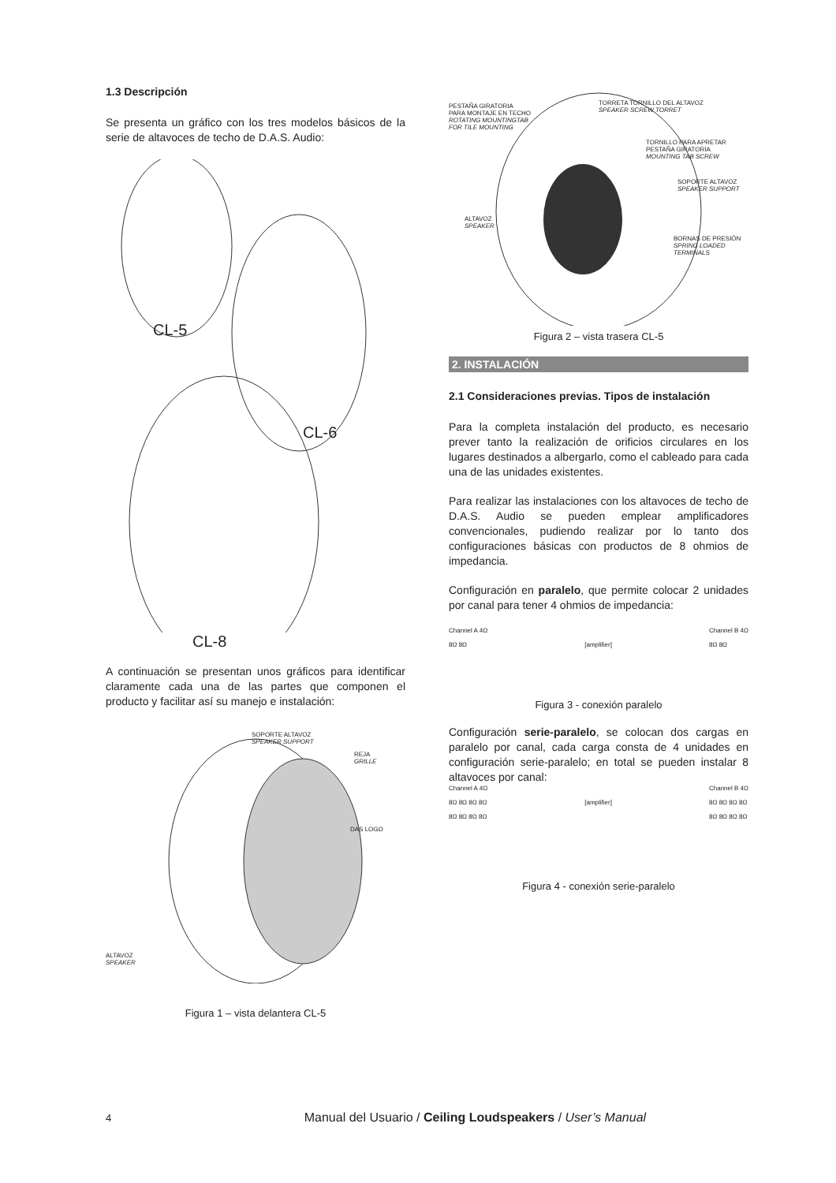1.3 Descripción
Se presenta un gráfico con los tres modelos básicos de la serie de altavoces de techo de D.A.S. Audio:
CL-5
CL-6
CL-8
A continuación se presentan unos gráficos para identificar claramente cada una de las partes que componen el producto y facilitar así su manejo e instalación:
SOPORTE ALTAVOZ
SPEAKER SUPPORT
REJA
GRILLE
DAS LOGO
ALTAVOZ
SPEAKER
Figura 1 – vista delantera CL-5
PESTAÑA GIRATORIA
PARA MONTAJE EN TECHO
ROTATING MOUNTINGTAB
FOR TILE MOUNTING
TORRETA TORNILLO DEL ALTAVOZ
SPEAKER SCREW TORRET
TORNILLO PARA APRETAR
PESTAÑA GIRATORIA
MOUNTING TAB SCREW
SOPORTE ALTAVOZ
SPEAKER SUPPORT
ALTAVOZ
SPEAKER
BORNAS DE PRESIÓN
SPRING LOADED
TERMINALS
Figura 2 – vista trasera CL-5
2. INSTALACIÓN
2.1 Consideraciones previas. Tipos de instalación
Para la completa instalación del producto, es necesario prever tanto la realización de orificios circulares en los lugares destinados a albergarlo, como el cableado para cada una de las unidades existentes.
Para realizar las instalaciones con los altavoces de techo de D.A.S. Audio se pueden emplear amplificadores convencionales, pudiendo realizar por lo tanto dos configuraciones básicas con productos de 8 ohmios de impedancia.
Configuración en paralelo, que permite colocar 2 unidades por canal para tener 4 ohmios de impedancia:
Channel A 4Ω
8Ω 8Ω
[amplifier] Channel B 4Ω
8Ω 8Ω
Figura 3 - conexión paralelo
Configuración serie-paralelo, se colocan dos cargas en paralelo por canal, cada carga consta de 4 unidades en configuración serie-paralelo; en total se pueden instalar 8 altavoces por canal:
Channel A 4Ω
8Ω 8Ω 8Ω 8Ω
8Ω 8Ω 8Ω 8Ω
[amplifier] Channel B 4Ω
8Ω 8Ω 8Ω 8Ω
8Ω 8Ω 8Ω 8Ω
Figura 4 - conexión serie-paralelo
4 Manual del Usuario / Ceiling Loudspeakers / User’s Manual